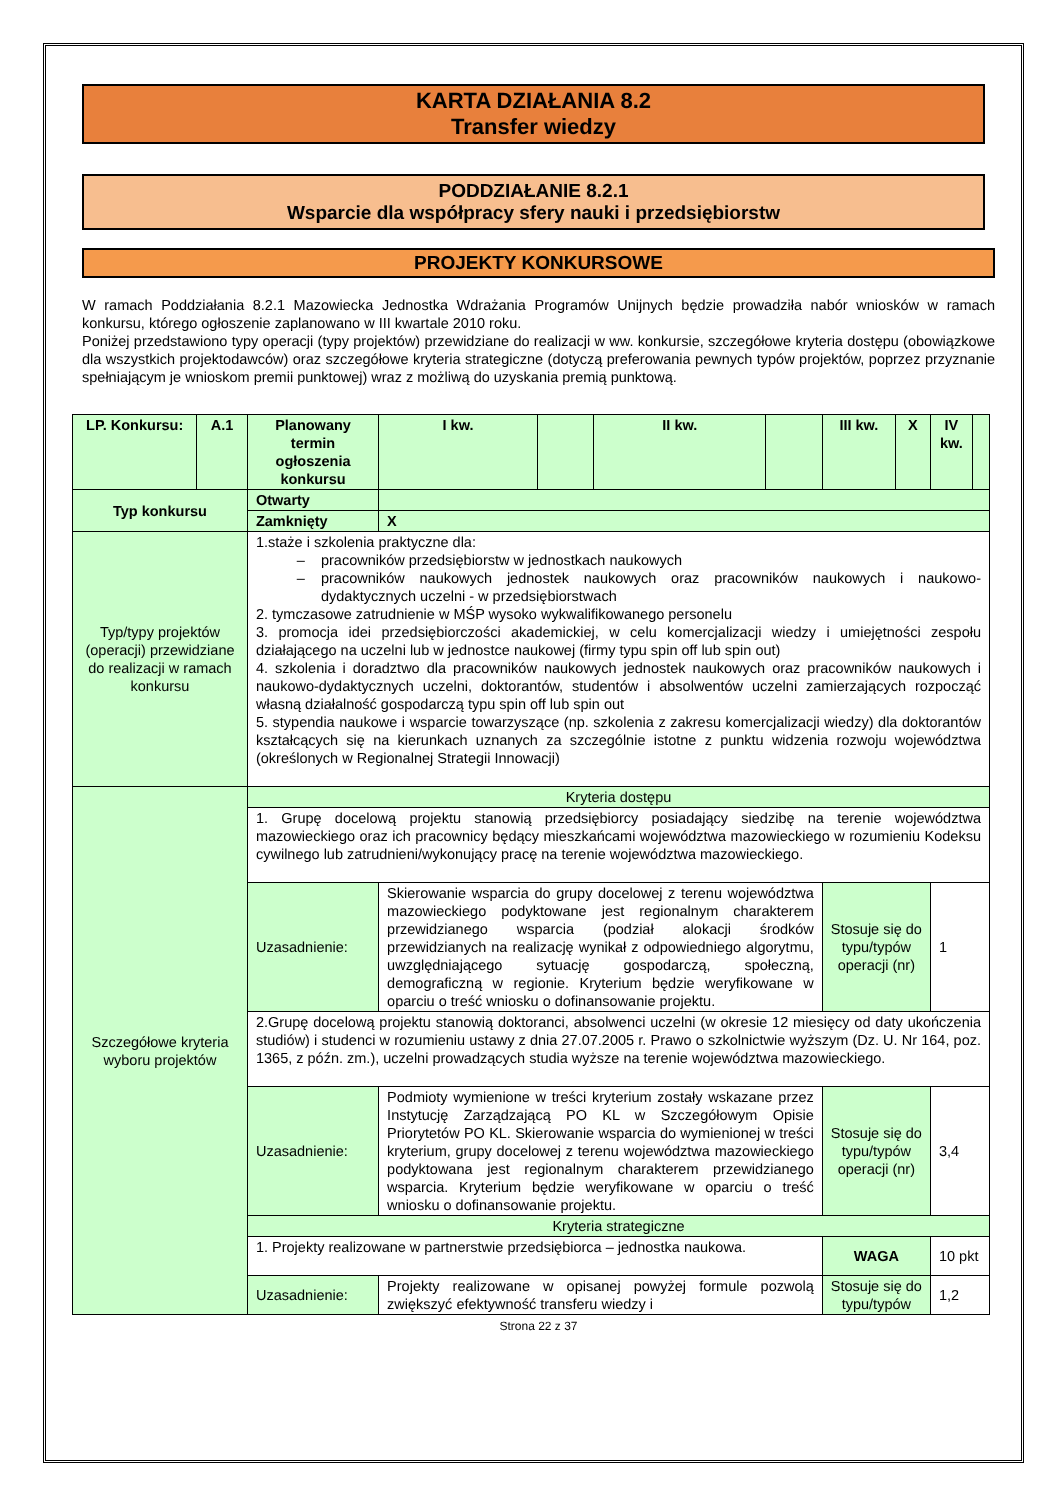KARTA DZIAŁANIA 8.2
Transfer wiedzy
PODDZIAŁANIE 8.2.1
Wsparcie dla współpracy sfery nauki i przedsiębiorstw
PROJEKTY KONKURSOWE
W ramach Poddziałania 8.2.1 Mazowiecka Jednostka Wdrażania Programów Unijnych będzie prowadziła nabór wniosków w ramach konkursu, którego ogłoszenie zaplanowano w III kwartale 2010 roku.
Poniżej przedstawiono typy operacji (typy projektów) przewidziane do realizacji w ww. konkursie, szczegółowe kryteria dostępu (obowiązkowe dla wszystkich projektodawców) oraz szczegółowe kryteria strategiczne (dotyczą preferowania pewnych typów projektów, poprzez przyznanie spełniającym je wnioskom premii punktowej) wraz z możliwą do uzyskania premią punktową.
| LP. Konkursu: | A.1 | Planowany termin ogłoszenia konkursu | | I kw. | | II kw. | | III kw. | X | IV kw. | |
| Typ konkursu | | Otwarty | | | | | | | | | |
| | | Zamknięty | X | | | | | | | | |
| Typ/typy projektów (operacji) przewidziane do realizacji w ramach konkursu | | 1.staże i szkolenia praktyczne dla: pracowników przedsiębiorstw w jednostkach naukowych pracowników naukowych jednostek naukowych oraz pracowników naukowych i naukowo-dydaktycznych uczelni - w przedsiębiorstwach 2. tymczasowe zatrudnienie w MŚP wysoko wykwalifikowanego personelu 3. promocja idei przedsiębiorczości akademickiej, w celu komercjalizacji wiedzy i umiejętności zespołu działającego na uczelni lub w jednostce naukowej (firmy typu spin off lub spin out) 4. szkolenia i doradztwo dla pracowników naukowych jednostek naukowych oraz pracowników naukowych i naukowo-dydaktycznych uczelni, doktorantów, studentów i absolwentów uczelni zamierzających rozpocząć własną działalność gospodarczą typu spin off lub spin out 5. stypendia naukowe i wsparcie towarzyszące (np. szkolenia z zakresu komercjalizacji wiedzy) dla doktorantów kształcących się na kierunkach uznanych za szczególnie istotne z punktu widzenia rozwoju województwa (określonych w Regionalnej Strategii Innowacji) | | | | | | | | | |
| Szczegółowe kryteria wyboru projektów | | Kryteria dostępu | | | | | | | | | |
| | | 1. Grupę docelową projektu stanowią przedsiębiorcy posiadający siedzibę na terenie województwa mazowieckiego oraz ich pracownicy będący mieszkańcami województwa mazowieckiego w rozumieniu Kodeksu cywilnego lub zatrudnieni/wykonujący pracę na terenie województwa mazowieckiego. | | | | | | | | | |
| | | Uzasadnienie: | Skierowanie wsparcia do grupy docelowej z terenu województwa mazowieckiego podyktowane jest regionalnym charakterem przewidzianego wsparcia (podział alokacji środków przewidzianych na realizację wynikał z odpowiedniego algorytmu, uwzględniającego sytuację gospodarczą, społeczną, demograficzną w regionie. Kryterium będzie weryfikowane w oparciu o treść wniosku o dofinansowanie projektu. | | | | | Stosuje się do typu/typów operacji (nr) | | 1 | |
| | | 2.Grupę docelową projektu stanowią doktoranci, absolwenci uczelni (w okresie 12 miesięcy od daty ukończenia studiów) i studenci w rozumieniu ustawy z dnia 27.07.2005 r. Prawo o szkolnictwie wyższym (Dz. U. Nr 164, poz. 1365, z późn. zm.), uczelni prowadzących studia wyższe na terenie województwa mazowieckiego. | | | | | | | | | |
| | | Uzasadnienie: | Podmioty wymienione w treści kryterium zostały wskazane przez Instytucję Zarządzającą PO KL w Szczegółowym Opisie Priorytetów PO KL. Skierowanie wsparcia do wymienionej w treści kryterium, grupy docelowej z terenu województwa mazowieckiego podyktowana jest regionalnym charakterem przewidzianego wsparcia. Kryterium będzie weryfikowane w oparciu o treść wniosku o dofinansowanie projektu. | | | | | Stosuje się do typu/typów operacji (nr) | | 3,4 | |
| | | Kryteria strategiczne | | | | | | | | | |
| | | 1. Projekty realizowane w partnerstwie przedsiębiorca – jednostka naukowa. | | | | | | WAGA | | 10 pkt | |
| | | Uzasadnienie: | Projekty realizowane w opisanej powyżej formule pozwolą zwiększyć efektywność transferu wiedzy i | | | | | Stosuje się do typu/typów | | 1,2 | |
Strona 22 z 37